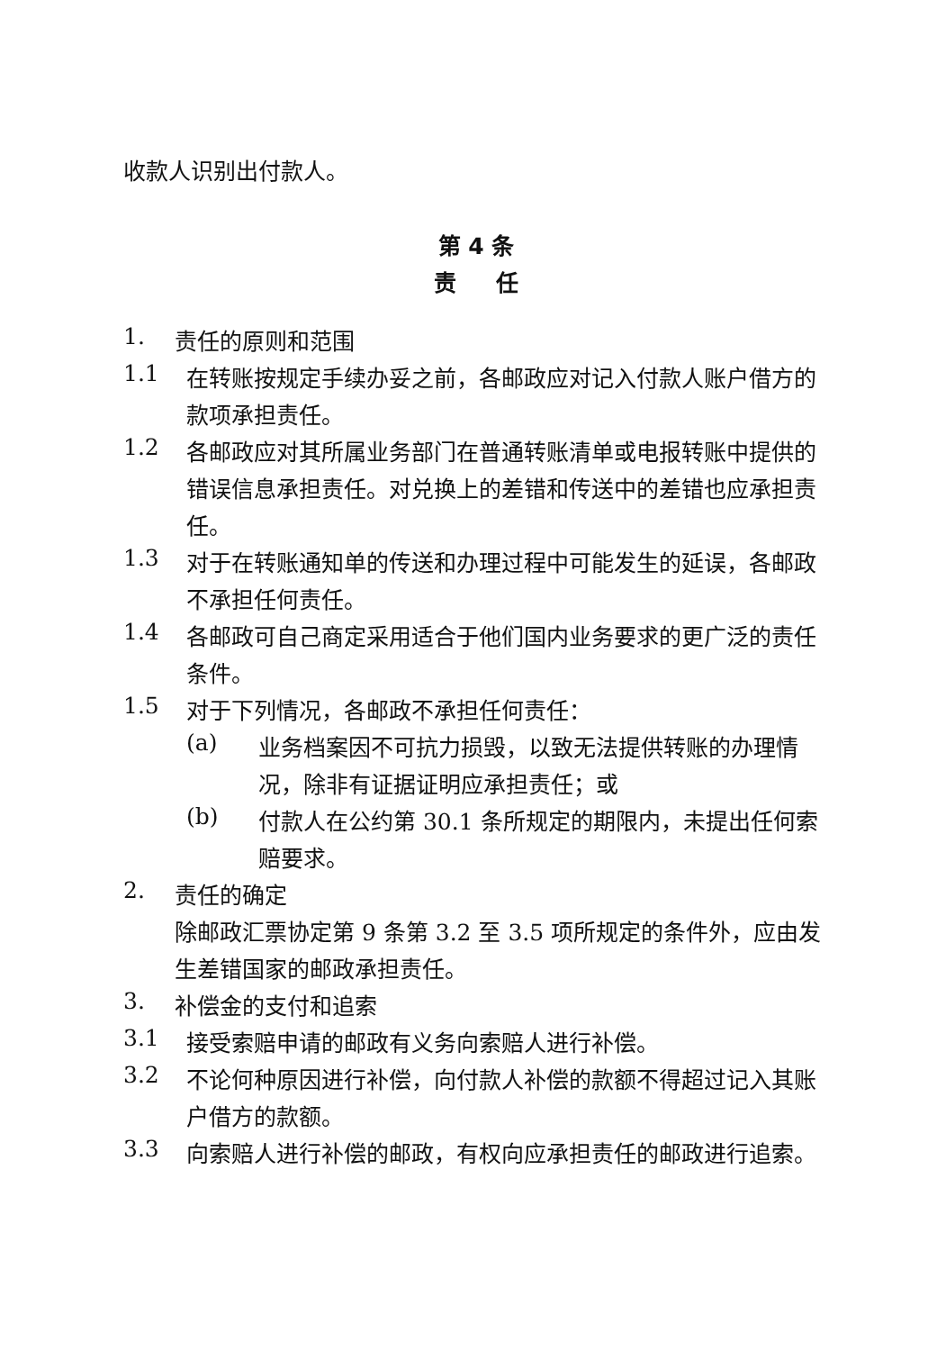收款人识别出付款人。
第 4 条
责 任
1.
责任的原则和范围
1.1
在转账按规定手续办妥之前，各邮政应对记入付款人账户借方的款项承担责任。
1.2
各邮政应对其所属业务部门在普通转账清单或电报转账中提供的错误信息承担责任。对兑换上的差错和传送中的差错也应承担责任。
1.3
对于在转账通知单的传送和办理过程中可能发生的延误，各邮政不承担任何责任。
1.4
各邮政可自己商定采用适合于他们国内业务要求的更广泛的责任条件。
1.5
对于下列情况，各邮政不承担任何责任：
(a)
业务档案因不可抗力损毁，以致无法提供转账的办理情况，除非有证据证明应承担责任；或
(b)
付款人在公约第 30.1 条所规定的期限内，未提出任何索赔要求。
2.
责任的确定
除邮政汇票协定第 9 条第 3.2 至 3.5 项所规定的条件外，应由发生差错国家的邮政承担责任。
3.
补偿金的支付和追索
3.1
接受索赔申请的邮政有义务向索赔人进行补偿。
3.2
不论何种原因进行补偿，向付款人补偿的款额不得超过记入其账户借方的款额。
3.3
向索赔人进行补偿的邮政，有权向应承担责任的邮政进行追索。